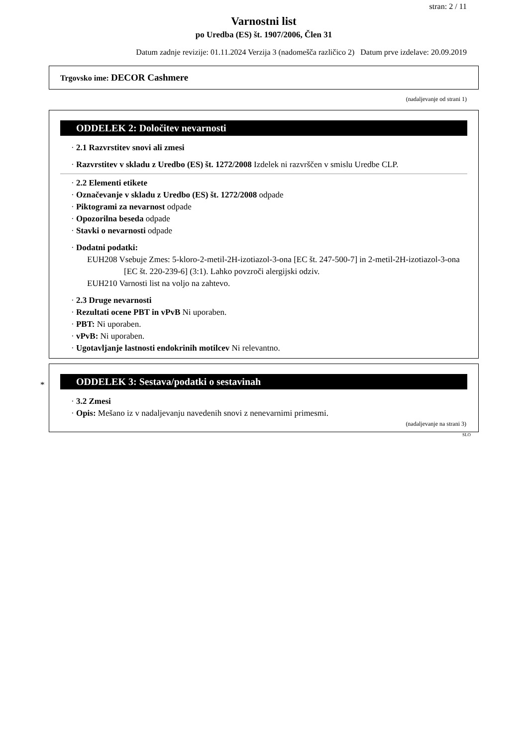stran: 2 / 11
Varnostni list
po Uredba (ES) št. 1907/2006, Člen 31
Datum zadnje revizije: 01.11.2024 Verzija 3 (nadomešča različico 2) Datum prve izdelave: 20.09.2019
Trgovsko ime: DECOR Cashmere
(nadaljevanje od strani 1)
ODDELEK 2: Določitev nevarnosti
· 2.1 Razvrstitev snovi ali zmesi
· Razvrstitev v skladu z Uredbo (ES) št. 1272/2008 Izdelek ni razvrščen v smislu Uredbe CLP.
· 2.2 Elementi etikete
· Označevanje v skladu z Uredbo (ES) št. 1272/2008 odpade
· Piktogrami za nevarnost odpade
· Opozorilna beseda odpade
· Stavki o nevarnosti odpade
· Dodatni podatki:
EUH208 Vsebuje Zmes: 5-kloro-2-metil-2H-izotiazol-3-ona [EC št. 247-500-7] in 2-metil-2H-izotiazol-3-ona [EC št. 220-239-6] (3:1). Lahko povzroči alergijski odziv.
EUH210 Varnosti list na voljo na zahtevo.
· 2.3 Druge nevarnosti
· Rezultati ocene PBT in vPvB Ni uporaben.
· PBT: Ni uporaben.
· vPvB: Ni uporaben.
· Ugotavljanje lastnosti endokrinih motilcev Ni relevantno.
*
ODDELEK 3: Sestava/podatki o sestavinah
· 3.2 Zmesi
· Opis: Mešano iz v nadaljevanju navedenih snovi z nenevarnimi primesmi.
(nadaljevanje na strani 3)
SLO